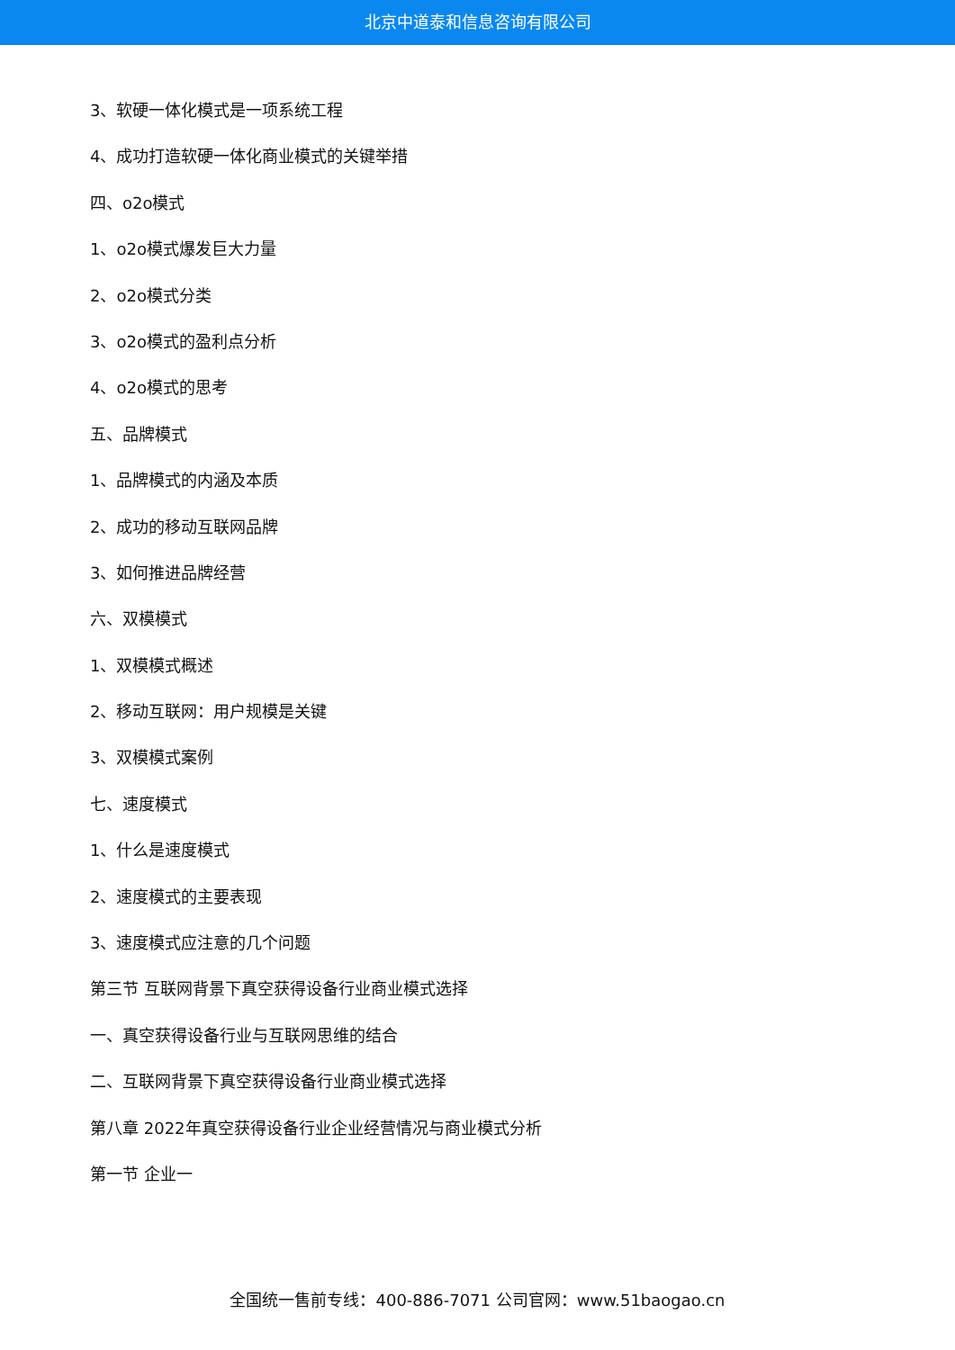北京中道泰和信息咨询有限公司
3、软硬一体化模式是一项系统工程
4、成功打造软硬一体化商业模式的关键举措
四、o2o模式
1、o2o模式爆发巨大力量
2、o2o模式分类
3、o2o模式的盈利点分析
4、o2o模式的思考
五、品牌模式
1、品牌模式的内涵及本质
2、成功的移动互联网品牌
3、如何推进品牌经营
六、双模模式
1、双模模式概述
2、移动互联网：用户规模是关键
3、双模模式案例
七、速度模式
1、什么是速度模式
2、速度模式的主要表现
3、速度模式应注意的几个问题
第三节 互联网背景下真空获得设备行业商业模式选择
一、真空获得设备行业与互联网思维的结合
二、互联网背景下真空获得设备行业商业模式选择
第八章 2022年真空获得设备行业企业经营情况与商业模式分析
第一节 企业一
全国统一售前专线：400-886-7071 公司官网：www.51baogao.cn